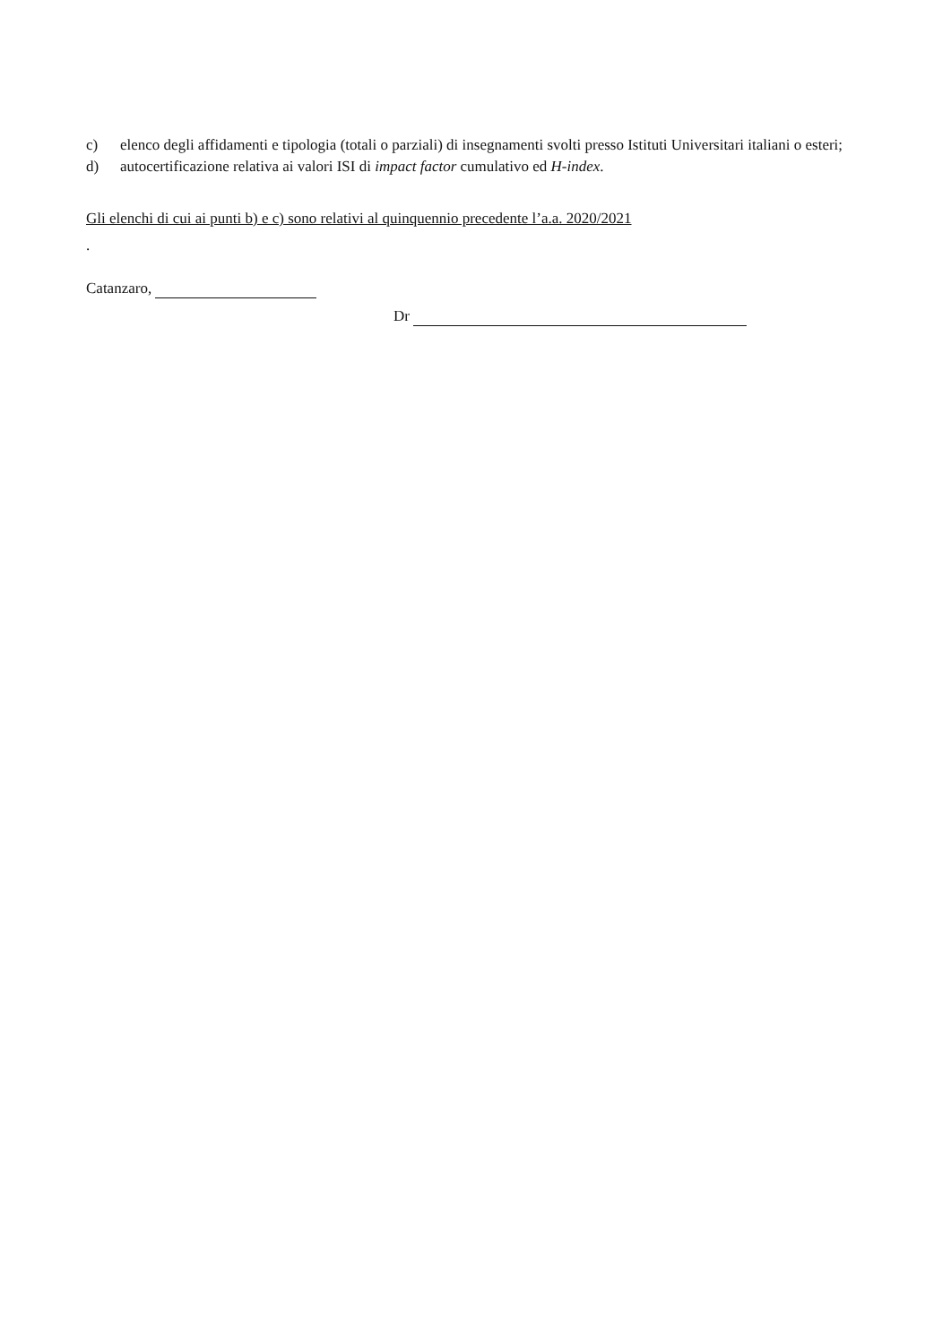c) elenco degli affidamenti e tipologia (totali o parziali) di insegnamenti svolti presso Istituti Universitari italiani o esteri;
d) autocertificazione relativa ai valori ISI di impact factor cumulativo ed H-index.
Gli elenchi di cui ai punti b) e c) sono relativi al quinquennio precedente l’a.a. 2020/2021
.
Catanzaro,
Dr